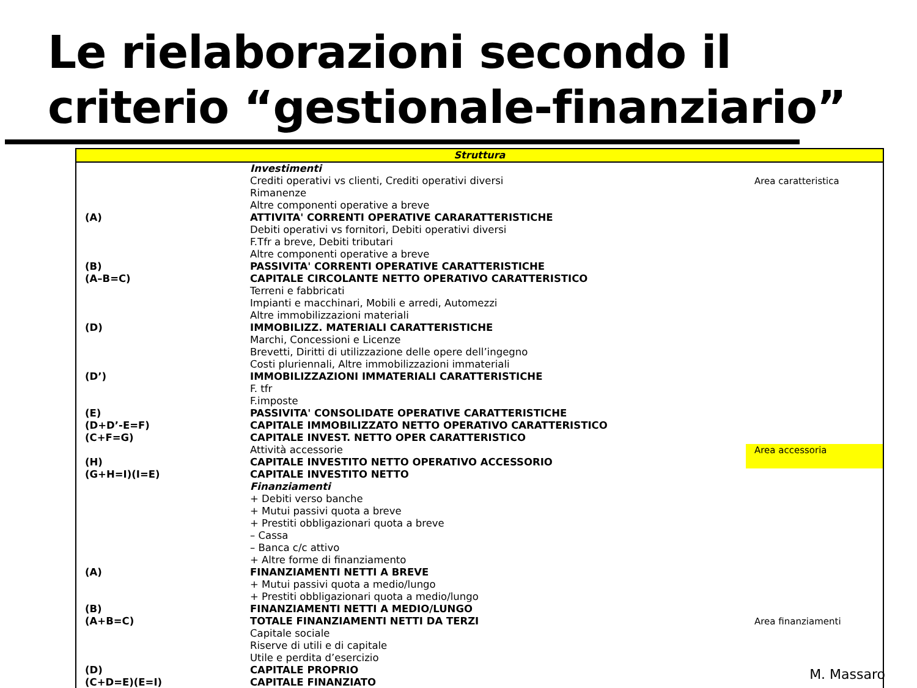Le rielaborazioni secondo il
criterio “gestionale-finanziario”
| Struttura | | |
| --- | --- | --- |
| | Investimenti | |
| | Crediti operativi vs clienti, Crediti operativi diversi | Area caratteristica |
| | Rimanenze | |
| | Altre componenti operative a breve | |
| (A) | ATTIVITA' CORRENTI OPERATIVE CARARATTERISTICHE | |
| | Debiti operativi vs fornitori, Debiti operativi diversi | |
| | F.Tfr a breve, Debiti tributari | |
| | Altre componenti operative a breve | |
| (B) | PASSIVITA' CORRENTI OPERATIVE CARATTERISTICHE | |
| (A–B=C) | CAPITALE CIRCOLANTE NETTO OPERATIVO CARATTERISTICO | |
| | Terreni e fabbricati | |
| | Impianti e macchinari, Mobili e arredi, Automezzi | |
| | Altre immobilizzazioni materiali | |
| (D) | IMMOBILIZZ. MATERIALI CARATTERISTICHE | |
| | Marchi, Concessioni e Licenze | |
| | Brevetti, Diritti di utilizzazione delle opere dell’ingegno | |
| | Costi pluriennali, Altre immobilizzazioni immateriali | |
| (D’) | IMMOBILIZZAZIONI IMMATERIALI CARATTERISTICHE | |
| | F. tfr | |
| | F.imposte | |
| (E) | PASSIVITA' CONSOLIDATE OPERATIVE CARATTERISTICHE | |
| (D+D’-E=F) | CAPITALE IMMOBILIZZATO NETTO OPERATIVO CARATTERISTICO | |
| (C+F=G) | CAPITALE INVEST. NETTO OPER CARATTERISTICO | |
| | Attività accessorie | Area accessoria |
| (H) | CAPITALE INVESTITO NETTO OPERATIVO ACCESSORIO | |
| (G+H=I)(I=E) | CAPITALE INVESTITO NETTO | |
| | Finanziamenti | |
| | + Debiti verso banche | |
| | + Mutui passivi quota a breve | |
| | + Prestiti obbligazionari quota a breve | |
| | – Cassa | |
| | – Banca c/c attivo | |
| | + Altre forme di finanziamento | |
| (A) | FINANZIAMENTI NETTI A BREVE | |
| | + Mutui passivi quota a medio/lungo | |
| | + Prestiti obbligazionari quota a medio/lungo | |
| (B) | FINANZIAMENTI NETTI A MEDIO/LUNGO | |
| (A+B=C) | TOTALE FINANZIAMENTI NETTI DA TERZI | Area finanziamenti |
| | Capitale sociale | |
| | Riserve di utili e di capitale | |
| | Utile e perdita d’esercizio | |
| (D) | CAPITALE PROPRIO | |
| (C+D=E)(E=I) | CAPITALE FINANZIATO | |
M. Massaro